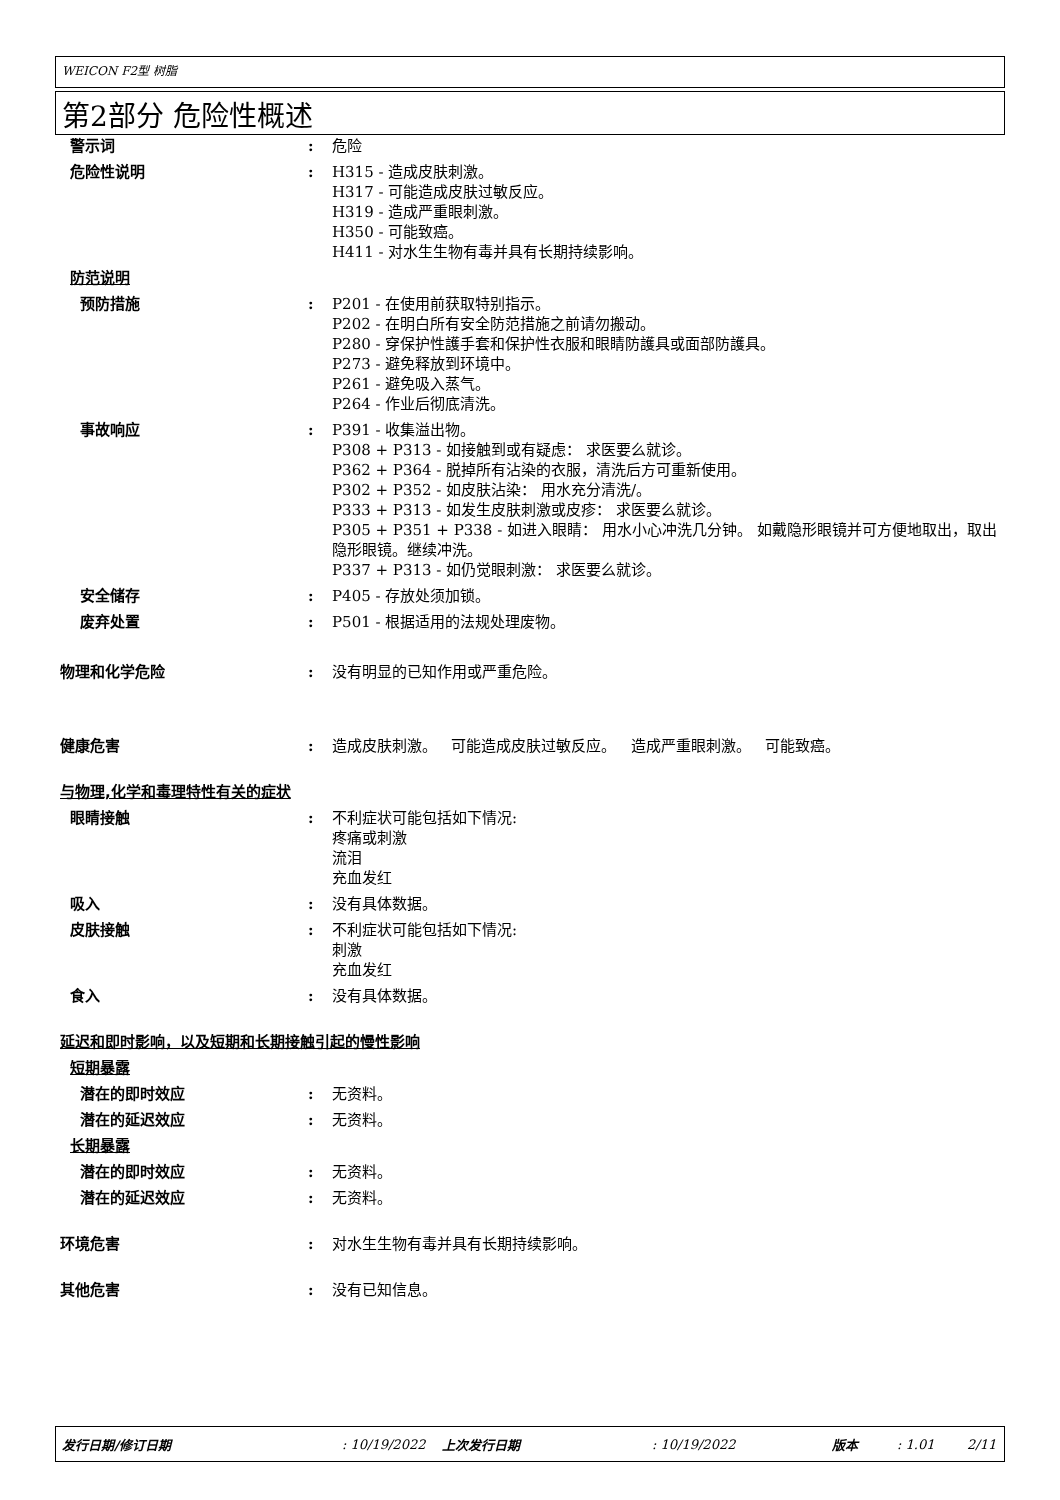WEICON F2型 树脂
第2部分 危险性概述
警示词 : 危险
危险性说明 : H315 - 造成皮肤刺激。
H317 - 可能造成皮肤过敏反应。
H319 - 造成严重眼刺激。
H350 - 可能致癌。
H411 - 对水生生物有毒并具有长期持续影响。
防范说明
预防措施 : P201 - 在使用前获取特别指示。
P202 - 在明白所有安全防范措施之前请勿搬动。
P280 - 穿保护性護手套和保护性衣服和眼睛防護具或面部防護具。
P273 - 避免释放到环境中。
P261 - 避免吸入蒸气。
P264 - 作业后彻底清洗。
事故响应 : P391 - 收集溢出物。
P308 + P313 - 如接触到或有疑虑： 求医要么就诊。
P362 + P364 - 脱掉所有沾染的衣服，清洗后方可重新使用。
P302 + P352 - 如皮肤沾染： 用水充分清洗/。
P333 + P313 - 如发生皮肤刺激或皮疹： 求医要么就诊。
P305 + P351 + P338 - 如进入眼睛： 用水小心冲洗几分钟。 如戴隐形眼镜并可方便地取出，取出隐形眼镜。继续冲洗。
P337 + P313 - 如仍觉眼刺激： 求医要么就诊。
安全储存 : P405 - 存放处须加锁。
废弃处置 : P501 - 根据适用的法规处理废物。
物理和化学危险 : 没有明显的已知作用或严重危险。
健康危害 : 造成皮肤刺激。 可能造成皮肤过敏反应。 造成严重眼刺激。 可能致癌。
与物理,化学和毒理特性有关的症状
眼睛接触 : 不利症状可能包括如下情况:
疼痛或刺激
流泪
充血发红
吸入 : 没有具体数据。
皮肤接触 : 不利症状可能包括如下情况:
刺激
充血发红
食入 : 没有具体数据。
延迟和即时影响，以及短期和长期接触引起的慢性影响
短期暴露
潜在的即时效应 : 无资料。
潜在的延迟效应 : 无资料。
长期暴露
潜在的即时效应 : 无资料。
潜在的延迟效应 : 无资料。
环境危害 : 对水生生物有毒并具有长期持续影响。
其他危害 : 没有已知信息。
发行日期/修订日期: 10/19/2022 上次发行日期: 10/19/2022 版本: 1.01 2/11